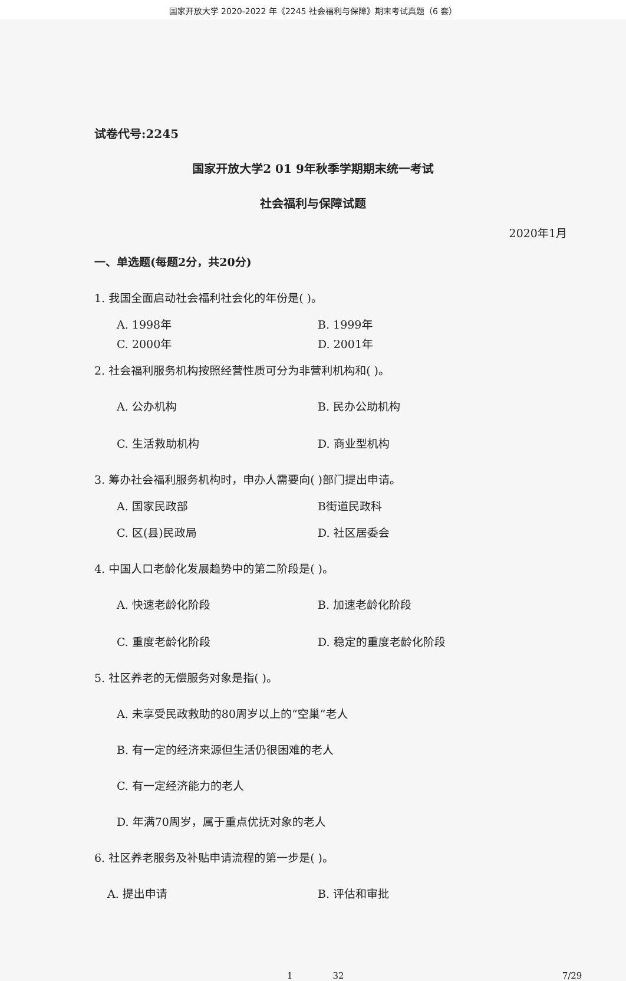国家开放大学 2020-2022 年《2245 社会福利与保障》期末考试真题（6 套）
试卷代号:2245
国家开放大学2 01 9年秋季学期期末统一考试
社会福利与保障试题
2020年1月
一、单选题(每题2分，共20分)
1. 我国全面启动社会福利社会化的年份是( )。
A. 1998年 B. 1999年 C. 2000年 D. 2001年
2. 社会福利服务机构按照经营性质可分为非营利机构和( )。
A. 公办机构 B. 民办公助机构 C. 生活救助机构 D. 商业型机构
3. 筹办社会福利服务机构时，申办人需要向( )部门提出申请。
A. 国家民政部 B街道民政科 C. 区(县)民政局 D. 社区居委会
4. 中国人口老龄化发展趋势中的第二阶段是( )。
A. 快速老龄化阶段 B. 加速老龄化阶段 C. 重度老龄化阶段 D. 稳定的重度老龄化阶段
5. 社区养老的无偿服务对象是指( )。
A. 未享受民政救助的80周岁以上的“空巢”老人
B. 有一定的经济来源但生活仍很困难的老人
C. 有一定经济能力的老人
D. 年满70周岁，属于重点优抚对象的老人
6. 社区养老服务及补贴申请流程的第一步是( )。
A. 提出申请 B. 评估和审批
1 32 7/29